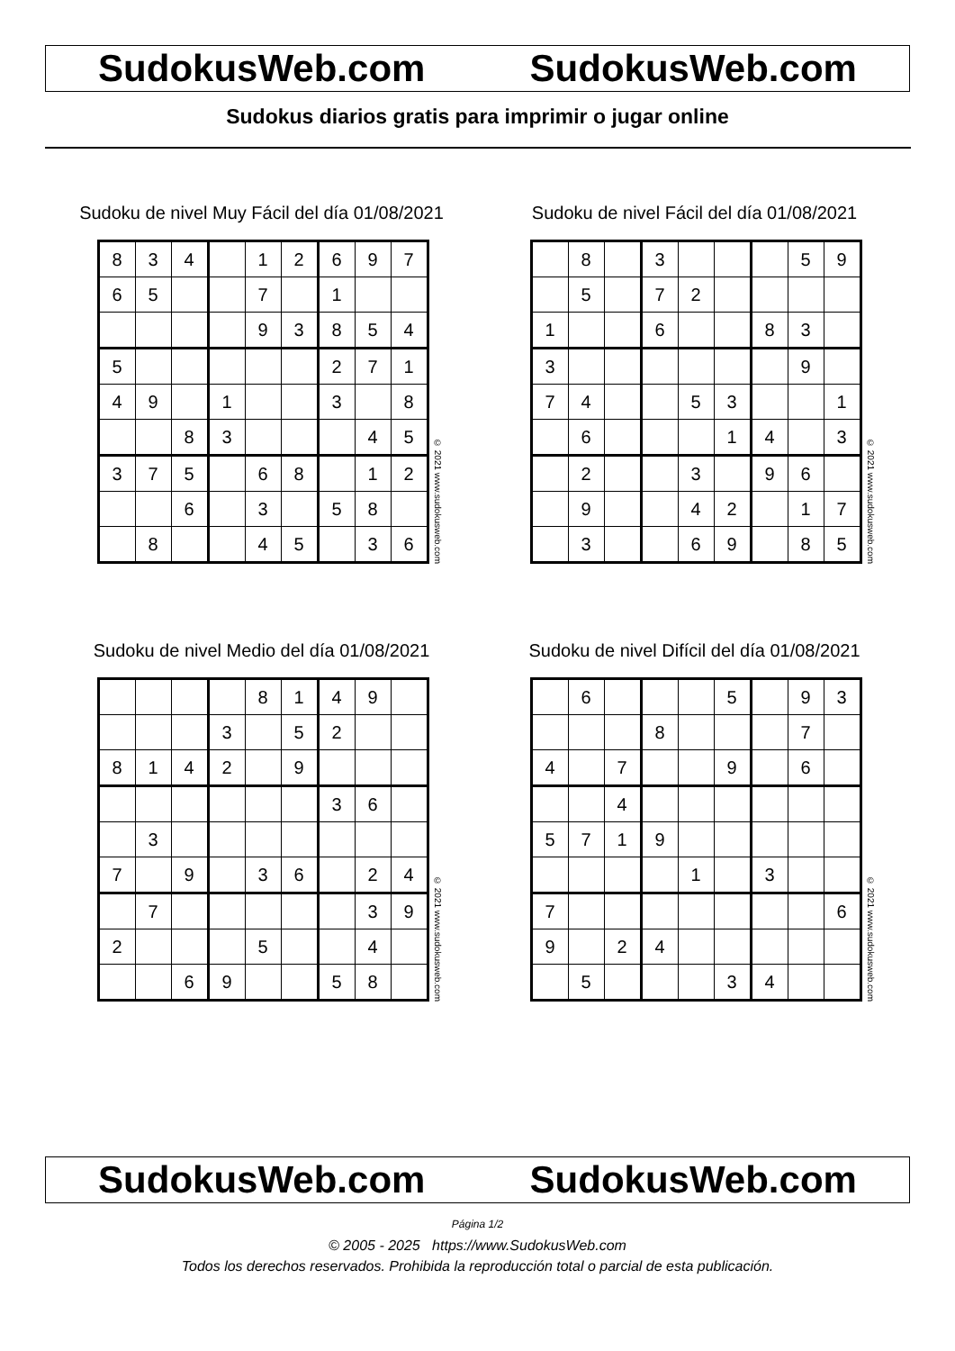SudokusWeb.com SudokusWeb.com
Sudokus diarios gratis para imprimir o jugar online
Sudoku de nivel Muy Fácil del día 01/08/2021
| 8 | 3 | 4 | | 1 | 2 | 6 | 9 | 7 |
| 6 | 5 | | | 7 | | 1 | | |
| | | | | 9 | 3 | 8 | 5 | 4 |
| 5 | | | | | | 2 | 7 | 1 |
| 4 | 9 | | 1 | | | 3 | | 8 |
| | | 8 | 3 | | | | 4 | 5 |
| 3 | 7 | 5 | | 6 | 8 | | 1 | 2 |
| | | 6 | | 3 | | 5 | 8 | |
| | 8 | | | 4 | 5 | | 3 | 6 |
© 2021 www.sudokusweb.com
Sudoku de nivel Fácil del día 01/08/2021
| | 8 | | 3 | | | | 5 | 9 |
| | 5 | | 7 | 2 | | | | |
| 1 | | | 6 | | | 8 | 3 | |
| 3 | | | | | | | 9 | |
| 7 | 4 | | | 5 | 3 | | | 1 |
| | 6 | | | | 1 | 4 | | 3 |
| | 2 | | | 3 | | 9 | 6 | |
| | 9 | | | 4 | 2 | | 1 | 7 |
| | 3 | | | 6 | 9 | | 8 | 5 |
© 2021 www.sudokusweb.com
Sudoku de nivel Medio del día 01/08/2021
| | | | | 8 | 1 | 4 | 9 | |
| | | | 3 | | 5 | 2 | | |
| 8 | 1 | 4 | 2 | | 9 | | | |
| | | | | | | 3 | 6 | |
| | 3 | | | | | | | |
| 7 | | 9 | | 3 | 6 | | 2 | 4 |
| | 7 | | | | | | 3 | 9 |
| 2 | | | | 5 | | | 4 | |
| | | 6 | 9 | | | 5 | 8 | |
© 2021 www.sudokusweb.com
Sudoku de nivel Difícil del día 01/08/2021
| | 6 | | | | 5 | | 9 | 3 |
| | | | 8 | | | | 7 | |
| 4 | | 7 | | | 9 | | 6 | |
| | | 4 | | | | | | |
| 5 | 7 | 1 | 9 | | | | | |
| | | | | 1 | | 3 | | |
| 7 | | | | | | | | 6 |
| 9 | | 2 | 4 | | | | | |
| | 5 | | | | 3 | 4 | | |
© 2021 www.sudokusweb.com
SudokusWeb.com SudokusWeb.com
Página 1/2
© 2005 - 2025 https://www.SudokusWeb.com
Todos los derechos reservados. Prohibida la reproducción total o parcial de esta publicación.